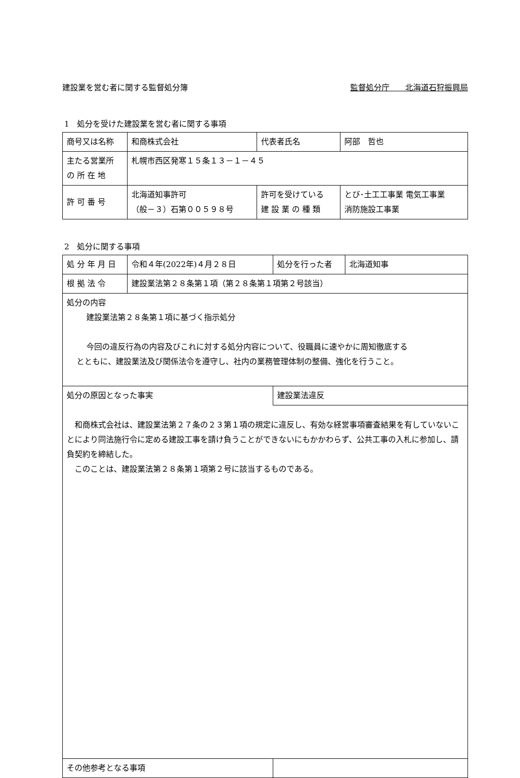建設業を営む者に関する監督処分簿 監督処分庁　　北海道石狩振興局
1　処分を受けた建設業を営む者に関する事項
| 商号又は名称 | 和商株式会社 | | 代表者氏名 | 阿部 哲也 |
| 主たる営業所 の 所 在 地 | 札幌市西区発寒１５条１３－１－４５ | | | |
| 許 可 番 号 | 北海道知事許可 （般－３）石第００５９８号 | 許可を受けている 建 設 業 の 種 類 | | とび･土工工事業 電気工事業 消防施設工事業 |
2　処分に関する事項
| 処 分 年 月 日 | 令和４年(2022年)４月２８日 | 処分を行った者 | 北海道知事 |
| 根 拠 法 令 | 建設業法第２８条第１項（第２８条第１項第２号該当） | | |
| 処分の内容 建設業法第２８条第１項に基づく指示処分 今回の違反行為の内容及びこれに対する処分内容について、役職員に速やかに周知徹底する とともに、建設業法及び関係法令を遵守し、社内の業務管理体制の整備、強化を行うこと。 | | | |
| 処分の原因となった事実 | | 建設業法違反 | |
| 和商株式会社は、建設業法第２７条の２３第１項の規定に違反し、有効な経営事項審査結果を有していないことにより同法施行令に定める建設工事を請け負うことができないにもかかわらず、公共工事の入札に参加し、請負契約を締結した。 このことは、建設業法第２８条第１項第２号に該当するものである。 | | | |
| その他参考となる事項 | | | |